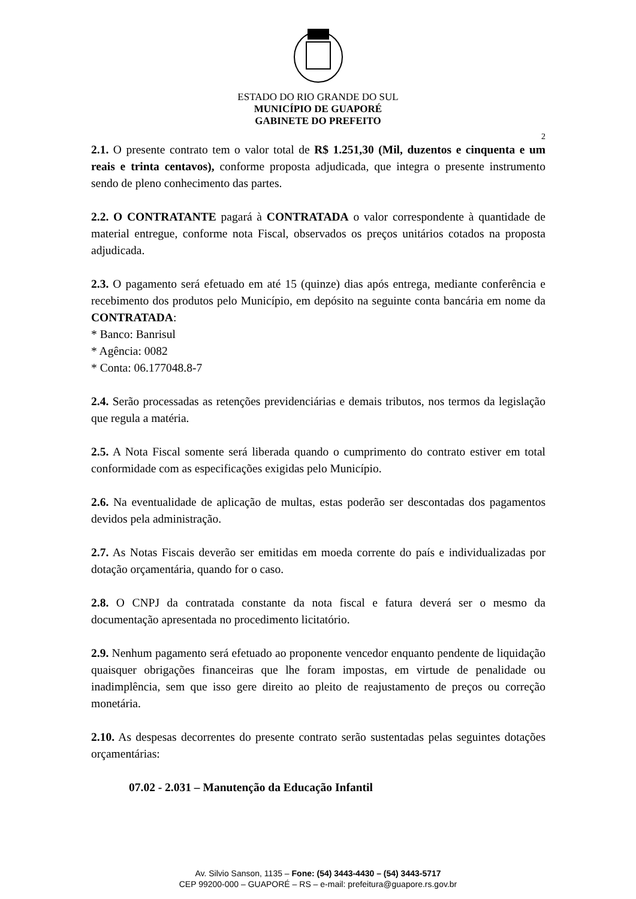ESTADO DO RIO GRANDE DO SUL
MUNICÍPIO DE GUAPORÉ
GABINETE DO PREFEITO
2
2.1. O presente contrato tem o valor total de R$ 1.251,30 (Mil, duzentos e cinquenta e um reais e trinta centavos), conforme proposta adjudicada, que integra o presente instrumento sendo de pleno conhecimento das partes.
2.2. O CONTRATANTE pagará à CONTRATADA o valor correspondente à quantidade de material entregue, conforme nota Fiscal, observados os preços unitários cotados na proposta adjudicada.
2.3. O pagamento será efetuado em até 15 (quinze) dias após entrega, mediante conferência e recebimento dos produtos pelo Município, em depósito na seguinte conta bancária em nome da CONTRATADA:
* Banco: Banrisul
* Agência: 0082
* Conta: 06.177048.8-7
2.4. Serão processadas as retenções previdenciárias e demais tributos, nos termos da legislação que regula a matéria.
2.5. A Nota Fiscal somente será liberada quando o cumprimento do contrato estiver em total conformidade com as especificações exigidas pelo Município.
2.6. Na eventualidade de aplicação de multas, estas poderão ser descontadas dos pagamentos devidos pela administração.
2.7. As Notas Fiscais deverão ser emitidas em moeda corrente do país e individualizadas por dotação orçamentária, quando for o caso.
2.8. O CNPJ da contratada constante da nota fiscal e fatura deverá ser o mesmo da documentação apresentada no procedimento licitatório.
2.9. Nenhum pagamento será efetuado ao proponente vencedor enquanto pendente de liquidação quaisquer obrigações financeiras que lhe foram impostas, em virtude de penalidade ou inadimplência, sem que isso gere direito ao pleito de reajustamento de preços ou correção monetária.
2.10. As despesas decorrentes do presente contrato serão sustentadas pelas seguintes dotações orçamentárias:
07.02 - 2.031 – Manutenção da Educação Infantil
Av. Silvio Sanson, 1135 – Fone: (54) 3443-4430 – (54) 3443-5717
CEP 99200-000 – GUAPORÉ – RS – e-mail: prefeitura@guapore.rs.gov.br